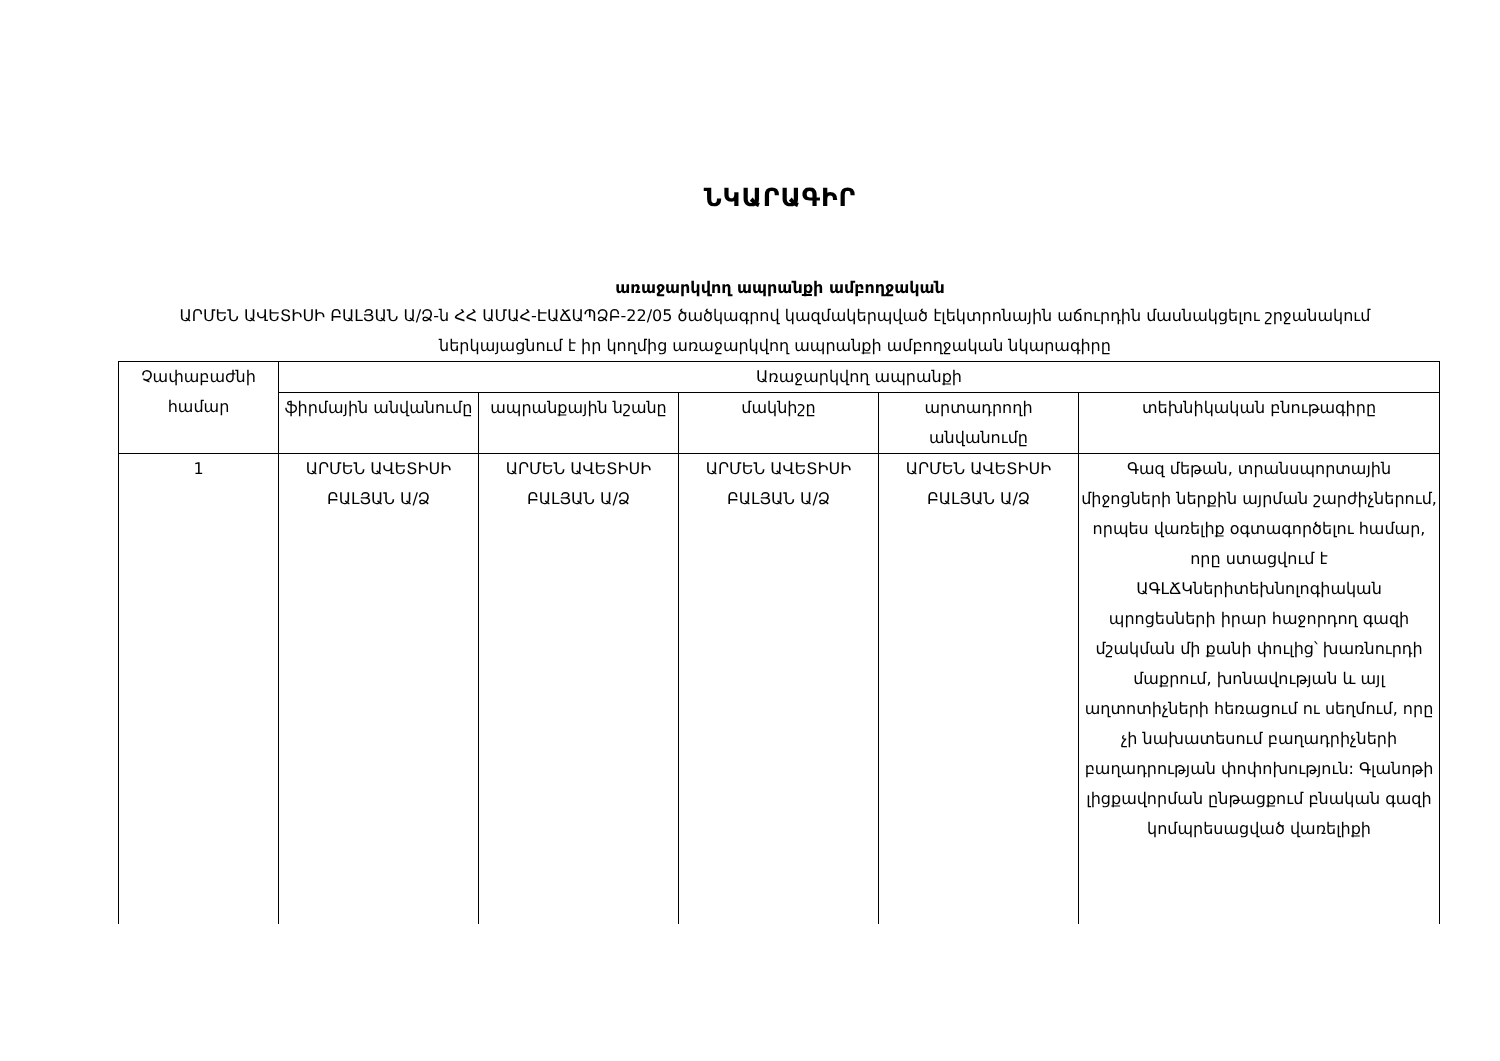ՆԿԱՐԱԳԻՐ
առաջարկվող ապրանքի ամբողջական
ԱՐՄԵՆ ԱՎԵՏԻՍԻ ԲԱԼՅԱՆ Ա/Ձ-ն ՀՀ ԱՄԱՀ-ԷԱՃԱՊՁԲ-22/05 ծածկագրով կազմակերպված էլեկտրոնային աճուրդին մասնակցելու շրջանակում ներկայացնում է իր կողմից առաջարկվող ապրանքի ամբողջական նկարագիրը
| Չափաբաժնի համար | Առաջարկվող ապրանքի | | | | |
| --- | --- | --- | --- | --- | --- |
| | ֆիրմային անվանումը | ապրանքային նշանը | մակնիշը | արտադրողի անվանումը | տեխնիկական բնութագիրը |
| 1 | ԱՐՄԵՆ ԱՎԵՏԻՍԻ ԲԱԼՅԱՆ Ա/Ձ | ԱՐՄԵՆ ԱՎԵՏԻՍԻ ԲԱԼՅԱՆ Ա/Ձ | ԱՐՄԵՆ ԱՎԵՏԻՍԻ ԲԱԼՅԱՆ Ա/Ձ | ԱՐՄԵՆ ԱՎԵՏԻՍԻ ԲԱԼՅԱՆ Ա/Ձ | Գազ մեթան, տրանսպորտային միջոցների ներքին այրման շարժիչներում, որպես վառելիք օգտագործելու համար, որը ստացվում է ԱԳԼՃԿներիտեխնոլոգիական պրոցեսների իրար հաջորդող գազի մշակման մի քանի փուլից՝ խառնուրդի մաքրում, խոնավության և այլ աղտոտիչների հեռացում ու սեղմում, որը չի նախատեսում բաղադրիչների բաղադրության փոփոխություն: Գլանոթի լիցքավորման ընթացքում բնական գազի կոմպրեսացված վառելիքի |